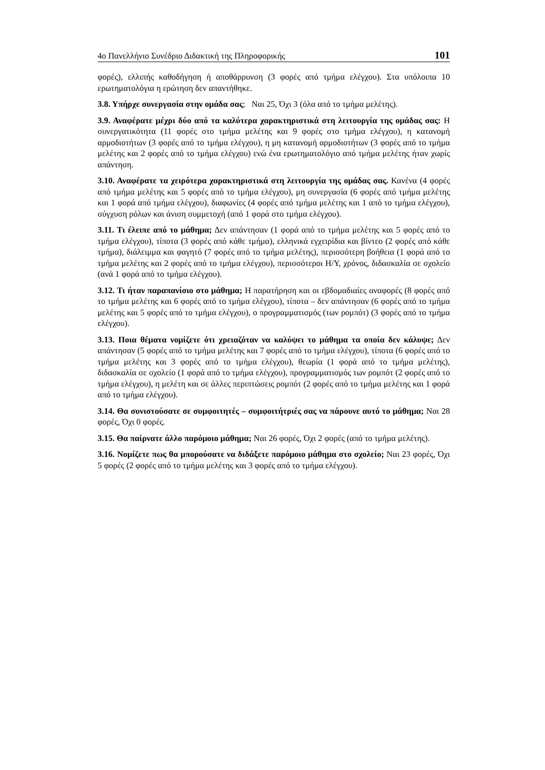4ο Πανελλήνιο Συνέδριο Διδακτική της Πληροφορικής 101
φορές), ελλιπής καθοδήγηση ή αποθάρρυνση (3 φορές από τμήμα ελέγχου). Στα υπόλοιπα 10 ερωτηματολόγια η ερώτηση δεν απαντήθηκε.
3.8. Υπήρχε συνεργασία στην ομάδα σας; Ναι 25, Όχι 3 (όλα από το τμήμα μελέτης).
3.9. Αναφέρατε μέχρι δύο από τα καλύτερα χαρακτηριστικά στη λειτουργία της ομάδας σας: Η συνεργατικότητα (11 φορές στο τμήμα μελέτης και 9 φορές στο τμήμα ελέγχου), η κατανομή αρμοδιοτήτων (3 φορές από το τμήμα ελέγχου), η μη κατανομή αρμοδιοτήτων (3 φορές από το τμήμα μελέτης και 2 φορές από το τμήμα ελέγχου) ενώ ένα ερωτηματολόγιο από τμήμα μελέτης ήταν χωρίς απάντηση.
3.10. Αναφέρατε τα χειρότερα χαρακτηριστικά στη λειτουργία της ομάδας σας. Κανένα (4 φορές από τμήμα μελέτης και 5 φορές από το τμήμα ελέγχου), μη συνεργασία (6 φορές από τμήμα μελέτης και 1 φορά από τμήμα ελέγχου), διαφωνίες (4 φορές από τμήμα μελέτης και 1 από το τμήμα ελέγχου), σύγχυση ρόλων και άνιση συμμετοχή (από 1 φορά στο τμήμα ελέγχου).
3.11. Τι έλειπε από το μάθημα; Δεν απάντησαν (1 φορά από το τμήμα μελέτης και 5 φορές από το τμήμα ελέγχου), τίποτα (3 φορές από κάθε τμήμα), ελληνικά εγχειρίδια και βίντεο (2 φορές από κάθε τμήμα), διάλειμμα και φαγητό (7 φορές από το τμήμα μελέτης), περισσότερη βοήθεια (1 φορά από το τμήμα μελέτης και 2 φορές από το τμήμα ελέγχου), περισσότεροι Η/Υ, χρόνος, διδασκαλία σε σχολείο (ανά 1 φορά από το τμήμα ελέγχου).
3.12. Τι ήταν παραπανίσιο στο μάθημα; Η παρατήρηση και οι εβδομαδιαίες αναφορές (8 φορές από το τμήμα μελέτης και 6 φορές από το τμήμα ελέγχου), τίποτα – δεν απάντησαν (6 φορές από το τμήμα μελέτης και 5 φορές από το τμήμα ελέγχου), ο προγραμματισμός (των ρομπότ) (3 φορές από το τμήμα ελέγχου).
3.13. Ποια θέματα νομίζετε ότι χρειαζόταν να καλύψει το μάθημα τα οποία δεν κάλυψε; Δεν απάντησαν (5 φορές από το τμήμα μελέτης και 7 φορές από το τμήμα ελέγχου), τίποτα (6 φορές από το τμήμα μελέτης και 3 φορές από το τμήμα ελέγχου), θεωρία (1 φορά από το τμήμα μελέτης), διδασκαλία σε σχολείο (1 φορά από το τμήμα ελέγχου), προγραμματισμός των ρομπότ (2 φορές από το τμήμα ελέγχου), η μελέτη και σε άλλες περιπτώσεις ρομπότ (2 φορές από το τμήμα μελέτης και 1 φορά από το τμήμα ελέγχου).
3.14. Θα συνιστούσατε σε συμφοιτητές – συμφοιτήτριές σας να πάρουνε αυτό το μάθημα; Ναι 28 φορές, Όχι 0 φορές.
3.15. Θα παίρνατε άλλο παρόμοιο μάθημα; Ναι 26 φορές, Όχι 2 φορές (από το τμήμα μελέτης).
3.16. Νομίζετε πως θα μπορούσατε να διδάξετε παρόμοιο μάθημα στο σχολείο; Ναι 23 φορές, Όχι 5 φορές (2 φορές από το τμήμα μελέτης και 3 φορές από το τμήμα ελέγχου).